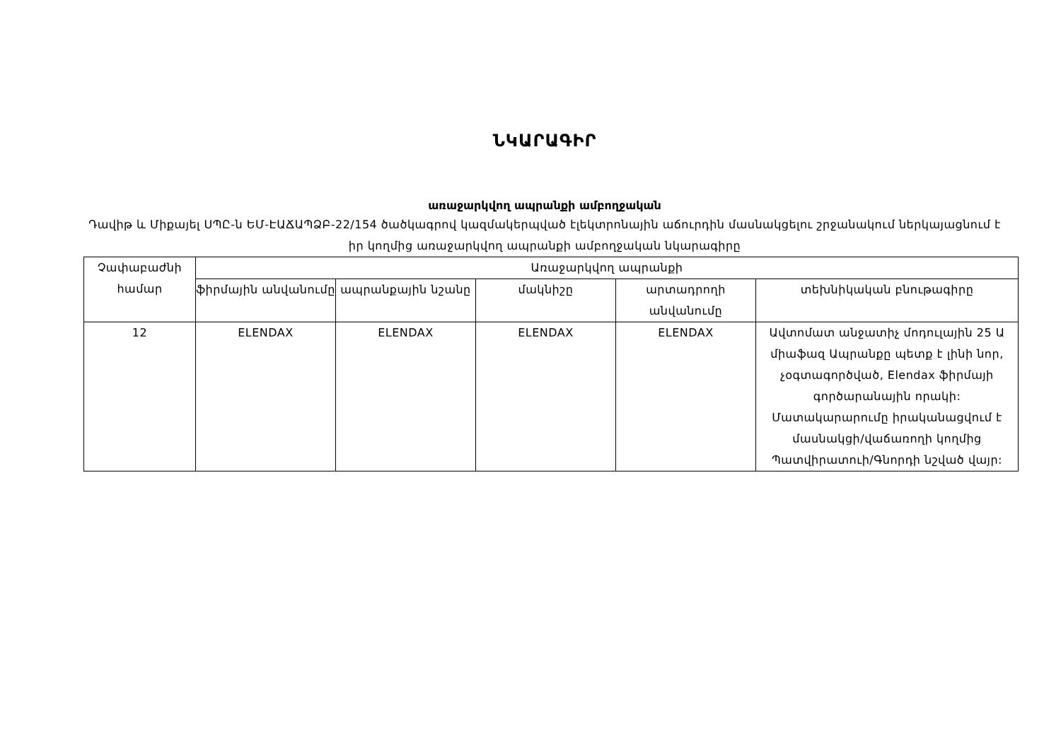ՆԿԱՐԱԳԻՐ
առաջարկվող ապրանքի ամբողջական
Դավիթ և Միքայել ՍՊԸ-ն ԵՄ-ԷԱՃԱՊՁԲ-22/154 ծածկագրով կազմակերպված էլեկտրոնային աճուրդին մասնակցելու շրջանակում ներկայացնում է իր կողմից առաջարկվող ապրանքի ամբողջական նկարագիրը
| Չափաբաժնի համար | Առաջարկվող ապրանքի | | | | |
| --- | --- | --- | --- | --- | --- |
| | ֆիրմային անվանումը | ապրանքային նշանը | մակնիշը | արտադրողի անվանումը | տեխնիկական բնութագիրը |
| 12 | ELENDAX | ELENDAX | ELENDAX | ELENDAX | Ավտոմատ անջատիչ մոդուլային 25 Ա միաֆազ Ապրանքը պետք է լինի նոր, չօգտագործված, Elendax ֆիրմայի գործարանային որակի: Մատակարարումը իրականացվում է մասնակցի/վաճառողի կողմից Պատվիրատուի/Գնորդի նշված վայր: |